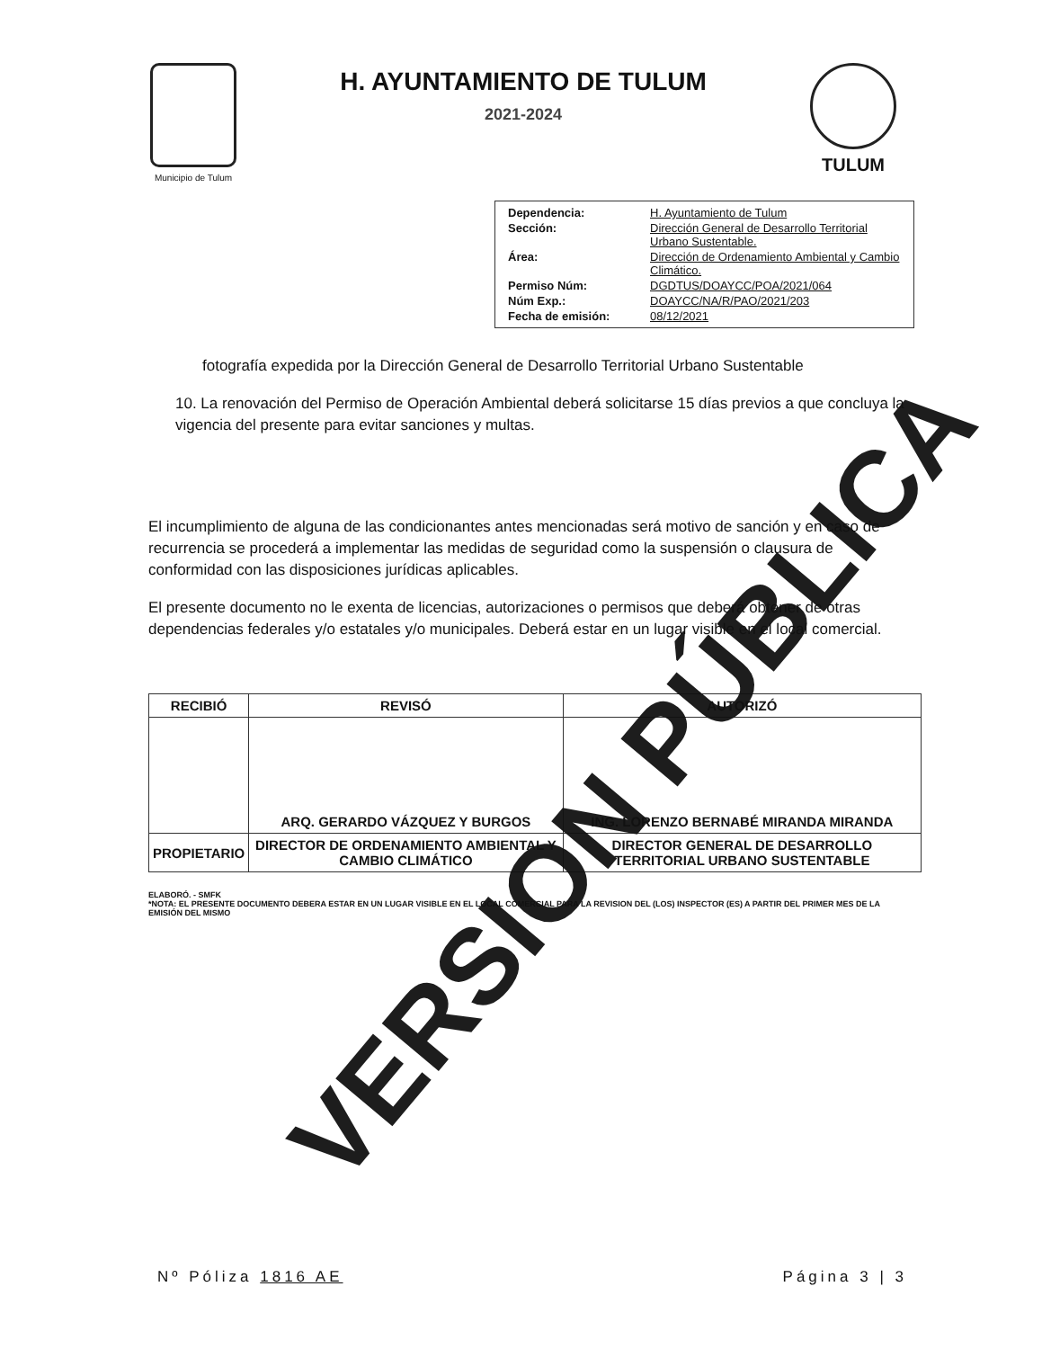Municipio de Tulum
H. AYUNTAMIENTO DE TULUM
2021-2024
TULUM
| Dependencia: | H. Ayuntamiento de Tulum |
| Sección: | Dirección General de Desarrollo Territorial Urbano Sustentable. |
| Área: | Dirección de Ordenamiento Ambiental y Cambio Climático. |
| Permiso Núm: | DGDTUS/DOAYCC/POA/2021/064 |
| Núm Exp.: | DOAYCC/NA/R/PAO/2021/203 |
| Fecha de emisión: | 08/12/2021 |
fotografía expedida por la Dirección General de Desarrollo Territorial Urbano Sustentable
10. La renovación del Permiso de Operación Ambiental deberá solicitarse 15 días previos a que concluya la vigencia del presente para evitar sanciones y multas.
El incumplimiento de alguna de las condicionantes antes mencionadas será motivo de sanción y en caso de recurrencia se procederá a implementar las medidas de seguridad como la suspensión o clausura de conformidad con las disposiciones jurídicas aplicables.
El presente documento no le exenta de licencias, autorizaciones o permisos que deberá obtener de otras dependencias federales y/o estatales y/o municipales. Deberá estar en un lugar visible en el local comercial.
| RECIBIÓ | REVISÓ | AUTORIZÓ |
| --- | --- | --- |
| | ARQ. GERARDO VÁZQUEZ Y BURGOS | ING. LORENZO BERNABÉ MIRANDA MIRANDA |
| PROPIETARIO | DIRECTOR DE ORDENAMIENTO AMBIENTAL Y CAMBIO CLIMÁTICO | DIRECTOR GENERAL DE DESARROLLO TERRITORIAL URBANO SUSTENTABLE |
ELABORÓ. - SMFK
*NOTA: EL PRESENTE DOCUMENTO DEBERA ESTAR EN UN LUGAR VISIBLE EN EL LOCAL COMERCIAL PARA LA REVISION DEL (LOS) INSPECTOR (ES) A PARTIR DEL PRIMER MES DE LA EMISIÓN DEL MISMO
Nº Póliza 1816 AE Página 3 | 3
VERSION PÚBLICA